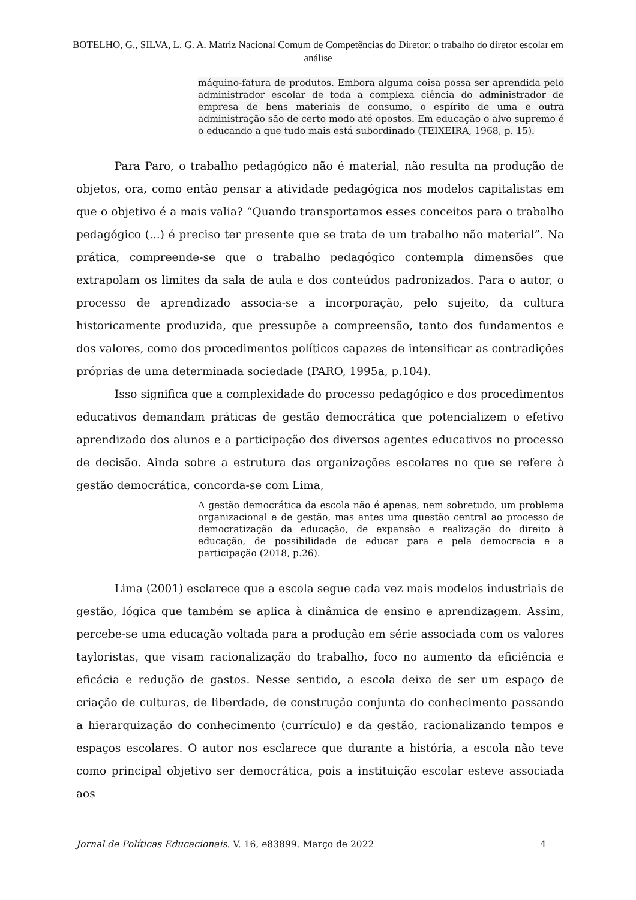BOTELHO, G., SILVA, L. G. A. Matriz Nacional Comum de Competências do Diretor: o trabalho do diretor escolar em análise
máquino-fatura de produtos. Embora alguma coisa possa ser aprendida pelo administrador escolar de toda a complexa ciência do administrador de empresa de bens materiais de consumo, o espírito de uma e outra administração são de certo modo até opostos. Em educação o alvo supremo é o educando a que tudo mais está subordinado (TEIXEIRA, 1968, p. 15).
Para Paro, o trabalho pedagógico não é material, não resulta na produção de objetos, ora, como então pensar a atividade pedagógica nos modelos capitalistas em que o objetivo é a mais valia? “Quando transportamos esses conceitos para o trabalho pedagógico (...) é preciso ter presente que se trata de um trabalho não material”. Na prática, compreende-se que o trabalho pedagógico contempla dimensões que extrapolam os limites da sala de aula e dos conteúdos padronizados. Para o autor, o processo de aprendizado associa-se a incorporação, pelo sujeito, da cultura historicamente produzida, que pressupõe a compreensão, tanto dos fundamentos e dos valores, como dos procedimentos políticos capazes de intensificar as contradições próprias de uma determinada sociedade (PARO, 1995a, p.104).
Isso significa que a complexidade do processo pedagógico e dos procedimentos educativos demandam práticas de gestão democrática que potencializem o efetivo aprendizado dos alunos e a participação dos diversos agentes educativos no processo de decisão. Ainda sobre a estrutura das organizações escolares no que se refere à gestão democrática, concorda-se com Lima,
A gestão democrática da escola não é apenas, nem sobretudo, um problema organizacional e de gestão, mas antes uma questão central ao processo de democratização da educação, de expansão e realização do direito à educação, de possibilidade de educar para e pela democracia e a participação (2018, p.26).
Lima (2001) esclarece que a escola segue cada vez mais modelos industriais de gestão, lógica que também se aplica à dinâmica de ensino e aprendizagem. Assim, percebe-se uma educação voltada para a produção em série associada com os valores tayloristas, que visam racionalização do trabalho, foco no aumento da eficiência e eficácia e redução de gastos. Nesse sentido, a escola deixa de ser um espaço de criação de culturas, de liberdade, de construção conjunta do conhecimento passando a hierarquização do conhecimento (currículo) e da gestão, racionalizando tempos e espaços escolares. O autor nos esclarece que durante a história, a escola não teve como principal objetivo ser democrática, pois a instituição escolar esteve associada aos
Jornal de Políticas Educacionais. V. 16, e83899. Março de 2022 4